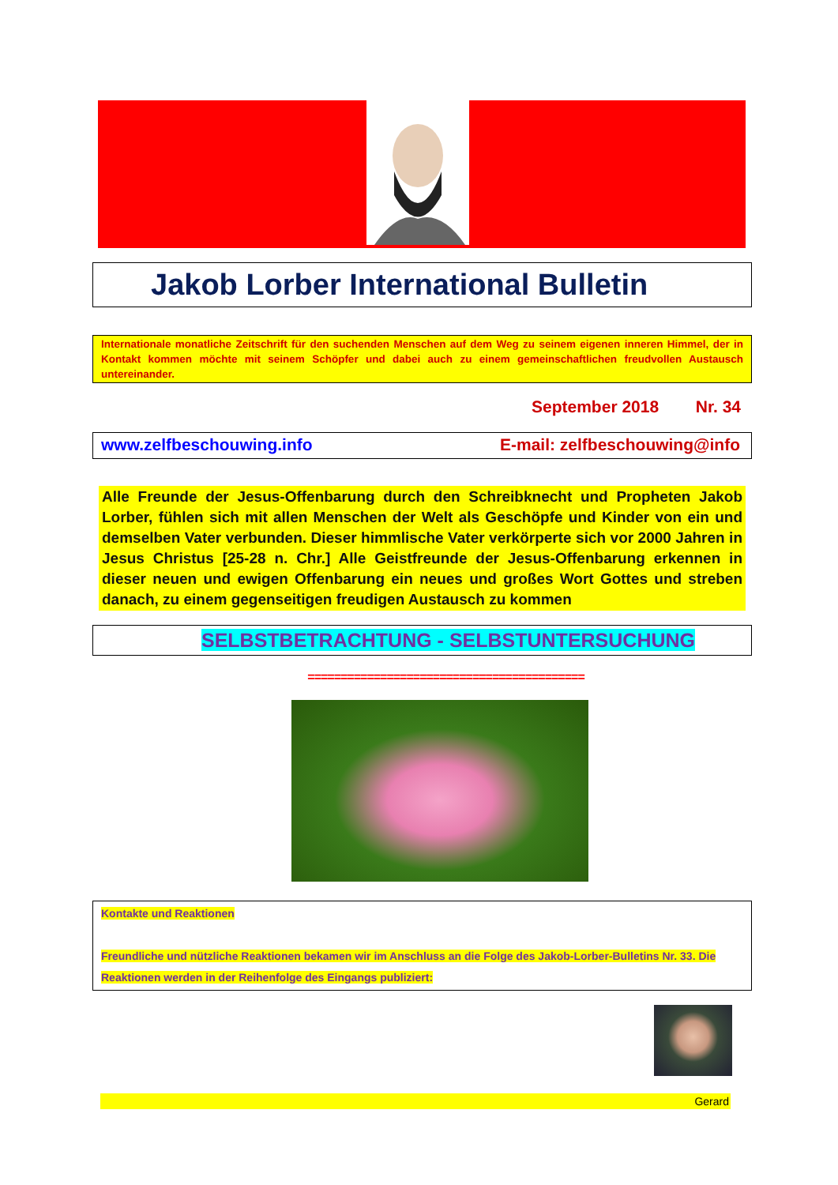Jakob Lorber International Bulletin
Internationale monatliche Zeitschrift für den suchenden Menschen auf dem Weg zu seinem eigenen inneren Himmel, der in Kontakt kommen möchte mit seinem Schöpfer und dabei auch zu einem gemeinschaftlichen freudvollen Austausch untereinander.
September 2018 Nr. 34
www.zelfbeschouwing.info E-mail: zelfbeschouwing@info
Alle Freunde der Jesus-Offenbarung durch den Schreibknecht und Propheten Jakob Lorber, fühlen sich mit allen Menschen der Welt als Geschöpfe und Kinder von ein und demselben Vater verbunden. Dieser himmlische Vater verkörperte sich vor 2000 Jahren in Jesus Christus [25-28 n. Chr.] Alle Geistfreunde der Jesus-Offenbarung erkennen in dieser neuen und ewigen Offenbarung ein neues und großes Wort Gottes und streben danach, zu einem gegenseitigen freudigen Austausch zu kommen
SELBSTBETRACHTUNG - SELBSTUNTERSUCHUNG
==========================================
Kontakte und Reaktionen
Freundliche und nützliche Reaktionen bekamen wir im Anschluss an die Folge des Jakob-Lorber-Bulletins Nr. 33. Die Reaktionen werden in der Reihenfolge des Eingangs publiziert:
Gerard